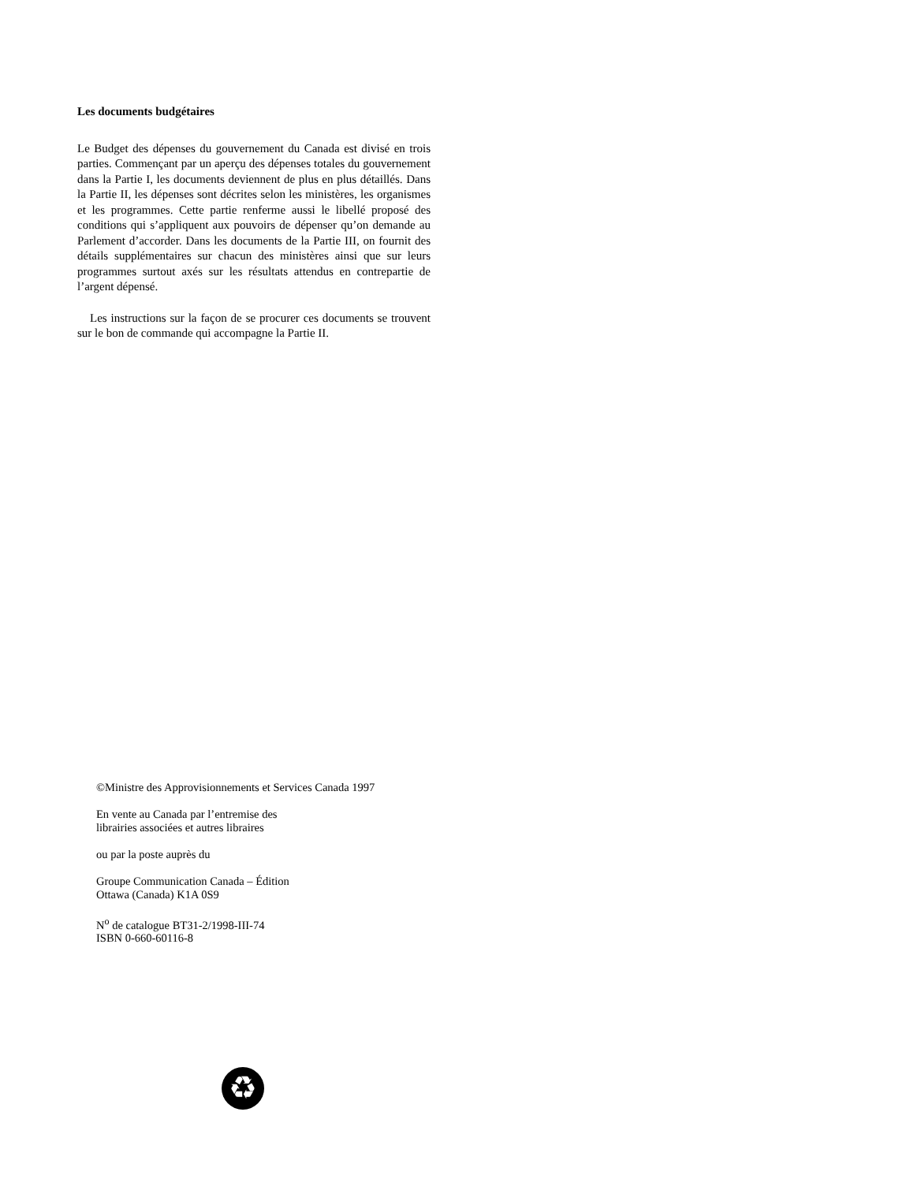Les documents budgétaires
Le Budget des dépenses du gouvernement du Canada est divisé en trois parties. Commençant par un aperçu des dépenses totales du gouvernement dans la Partie I, les documents deviennent de plus en plus détaillés. Dans la Partie II, les dépenses sont décrites selon les ministères, les organismes et les programmes. Cette partie renferme aussi le libellé proposé des conditions qui s’appliquent aux pouvoirs de dépenser qu’on demande au Parlement d’accorder. Dans les documents de la Partie III, on fournit des détails supplémentaires sur chacun des ministères ainsi que sur leurs programmes surtout axés sur les résultats attendus en contrepartie de l’argent dépensé.
Les instructions sur la façon de se procurer ces documents se trouvent sur le bon de commande qui accompagne la Partie II.
©Ministre des Approvisionnements et Services Canada 1997
En vente au Canada par l’entremise des
librairies associées et autres libraires
ou par la poste auprès du
Groupe Communication Canada – Édition
Ottawa (Canada) K1A 0S9
N<sup>o</sup> de catalogue BT31-2/1998-III-74
ISBN 0-660-60116-8
♻